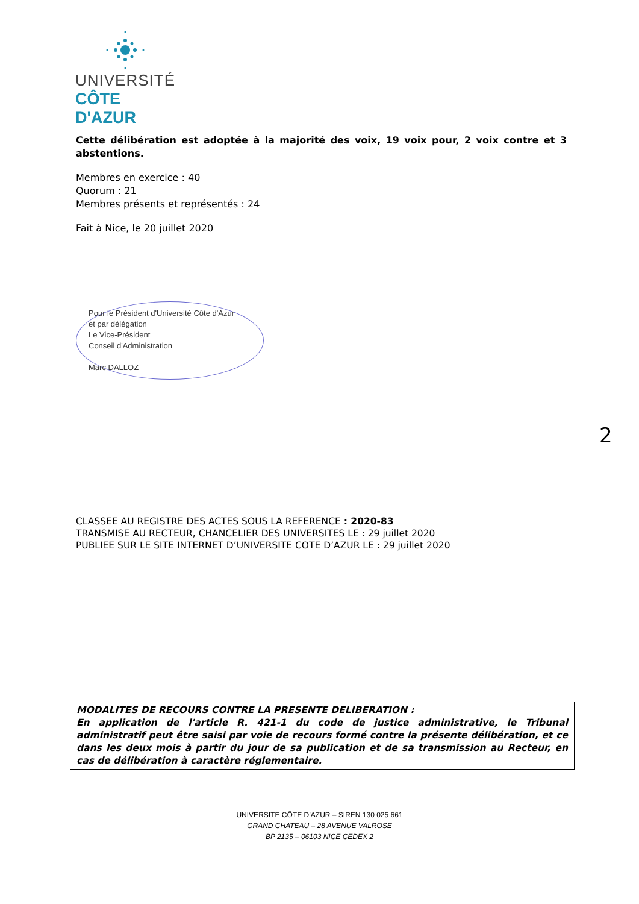UNIVERSITÉ
CÔTE D'AZUR
Cette délibération est adoptée à la majorité des voix, 19 voix pour, 2 voix contre et 3 abstentions.
Membres en exercice : 40
Quorum : 21
Membres présents et représentés : 24
Fait à Nice, le 20 juillet 2020
Pour le Président d'Université Côte d'Azur
et par délégation
Le Vice-Président
Conseil d'Administration
Marc DALLOZ
2
CLASSEE AU REGISTRE DES ACTES SOUS LA REFERENCE : 2020-83
TRANSMISE AU RECTEUR, CHANCELIER DES UNIVERSITES LE : 29 juillet 2020
PUBLIEE SUR LE SITE INTERNET D’UNIVERSITE COTE D’AZUR LE : 29 juillet 2020
MODALITES DE RECOURS CONTRE LA PRESENTE DELIBERATION :
En application de l'article R. 421-1 du code de justice administrative, le Tribunal administratif peut être saisi par voie de recours formé contre la présente délibération, et ce dans les deux mois à partir du jour de sa publication et de sa transmission au Recteur, en cas de délibération à caractère réglementaire.
UNIVERSITE CÔTE D’AZUR – SIREN 130 025 661
GRAND CHATEAU – 28 AVENUE VALROSE
BP 2135 – 06103 NICE CEDEX 2